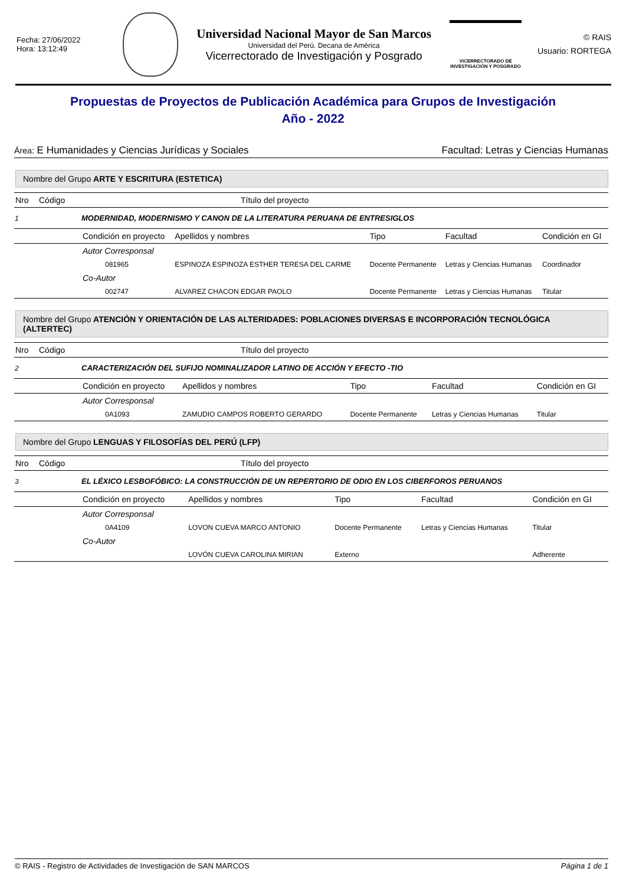Fecha: 27/06/2022
Hora: 13:12:49
Universidad Nacional Mayor de San Marcos
Universidad del Perú. Decana de América
Vicerrectorado de Investigación y Posgrado
VICERRECTORADO DE
INVESTIGACIÓN Y POSGRADO
© RAIS
Usuario: RORTEGA
Propuestas de Proyectos de Publicación Académica para Grupos de Investigación
Año - 2022
Área: E Humanidades y Ciencias Jurídicas y Sociales Facultad: Letras y Ciencias Humanas
Nombre del Grupo ARTE Y ESCRITURA (ESTETICA)
| Nro | Código | Título del proyecto | | | | |
| 1 | | MODERNIDAD, MODERNISMO Y CANON DE LA LITERATURA PERUANA DE ENTRESIGLOS | | | | |
| | | Condición en proyecto | Apellidos y nombres | Tipo | Facultad | Condición en GI |
| | | Autor Corresponsal | | | | |
| | | 081965 | ESPINOZA ESPINOZA ESTHER TERESA DEL CARME | Docente Permanente | Letras y Ciencias Humanas | Coordinador |
| | | Co-Autor | | | | |
| | | 002747 | ALVAREZ CHACON EDGAR PAOLO | Docente Permanente | Letras y Ciencias Humanas | Titular |
Nombre del Grupo ATENCIÓN Y ORIENTACIÓN DE LAS ALTERIDADES: POBLACIONES DIVERSAS E INCORPORACIÓN TECNOLÓGICA (ALTERTEC)
| Nro | Código | Título del proyecto | | | | |
| 2 | | CARACTERIZACIÓN DEL SUFIJO NOMINALIZADOR LATINO DE ACCIÓN Y EFECTO -TIO | | | | |
| | | Condición en proyecto | Apellidos y nombres | Tipo | Facultad | Condición en GI |
| | | Autor Corresponsal | | | | |
| | | 0A1093 | ZAMUDIO CAMPOS ROBERTO GERARDO | Docente Permanente | Letras y Ciencias Humanas | Titular |
Nombre del Grupo LENGUAS Y FILOSOFÍAS DEL PERÚ (LFP)
| Nro | Código | Título del proyecto | | | | |
| 3 | | EL LÉXICO LESBOFÓBICO: LA CONSTRUCCIÓN DE UN REPERTORIO DE ODIO EN LOS CIBERFOROS PERUANOS | | | | |
| | | Condición en proyecto | Apellidos y nombres | Tipo | Facultad | Condición en GI |
| | | Autor Corresponsal | | | | |
| | | 0A4109 | LOVON CUEVA MARCO ANTONIO | Docente Permanente | Letras y Ciencias Humanas | Titular |
| | | Co-Autor | | | | |
| | | | LOVÓN CUEVA CAROLINA MIRIAN | Externo | | Adherente |
© RAIS - Registro de Actividades de Investigación de SAN MARCOS Página 1 de 1